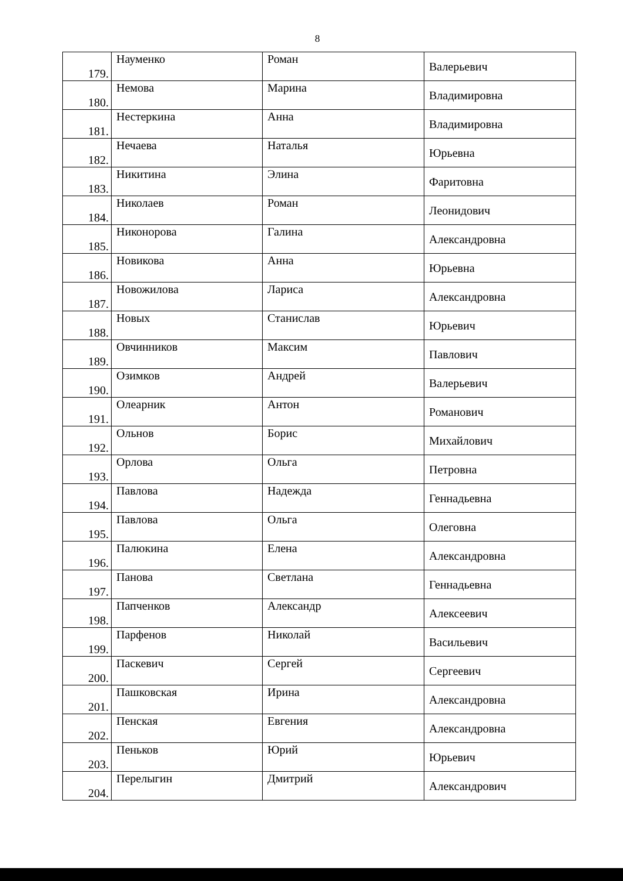8
| 179. | Науменко | Роман | Валерьевич |
| 180. | Немова | Марина | Владимировна |
| 181. | Нестеркина | Анна | Владимировна |
| 182. | Нечаева | Наталья | Юрьевна |
| 183. | Никитина | Элина | Фаритовна |
| 184. | Николаев | Роман | Леонидович |
| 185. | Никонорова | Галина | Александровна |
| 186. | Новикова | Анна | Юрьевна |
| 187. | Новожилова | Лариса | Александровна |
| 188. | Новых | Станислав | Юрьевич |
| 189. | Овчинников | Максим | Павлович |
| 190. | Озимков | Андрей | Валерьевич |
| 191. | Олеарник | Антон | Романович |
| 192. | Ольнов | Борис | Михайлович |
| 193. | Орлова | Ольга | Петровна |
| 194. | Павлова | Надежда | Геннадьевна |
| 195. | Павлова | Ольга | Олеговна |
| 196. | Палюкина | Елена | Александровна |
| 197. | Панова | Светлана | Геннадьевна |
| 198. | Папченков | Александр | Алексеевич |
| 199. | Парфенов | Николай | Васильевич |
| 200. | Паскевич | Сергей | Сергеевич |
| 201. | Пашковская | Ирина | Александровна |
| 202. | Пенская | Евгения | Александровна |
| 203. | Пеньков | Юрий | Юрьевич |
| 204. | Перелыгин | Дмитрий | Александрович |